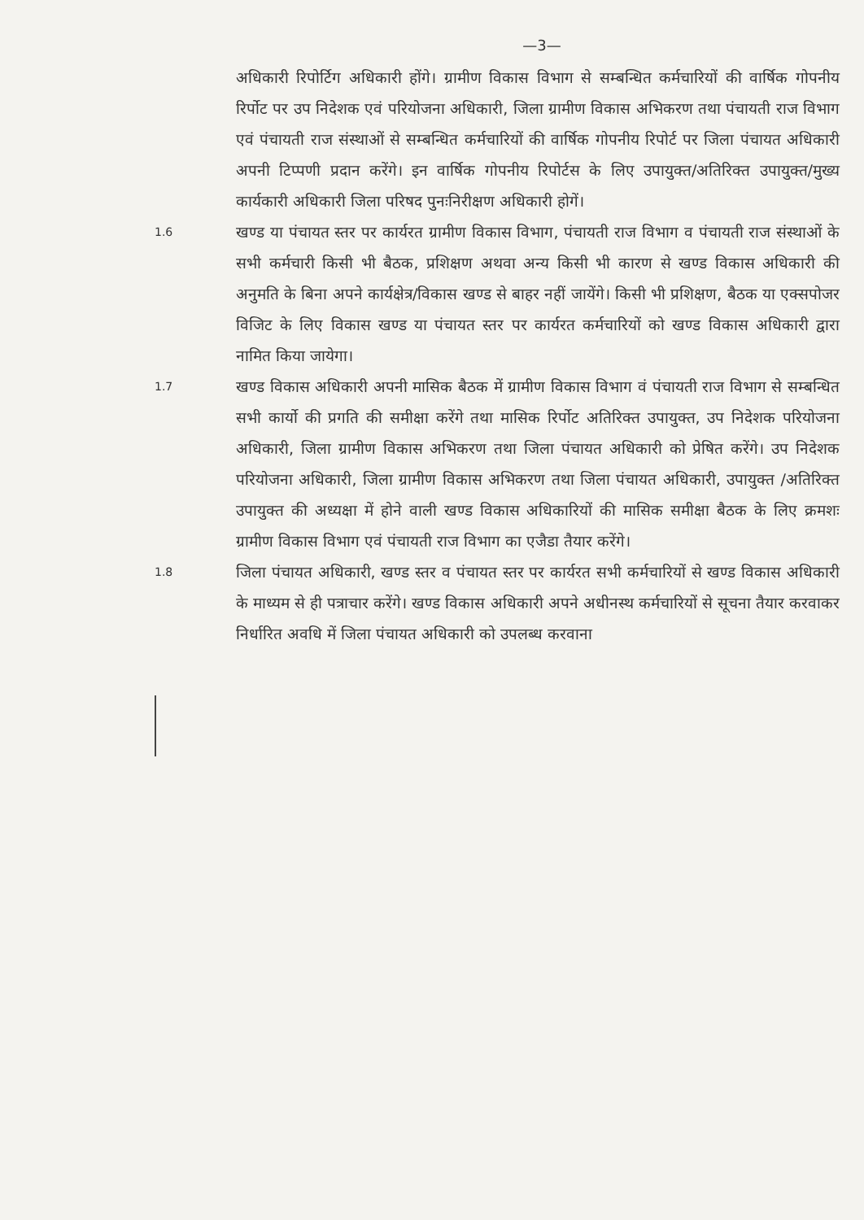—3—
अधिकारी रिपोर्टिग अधिकारी होंगे। ग्रामीण विकास विभाग से सम्बन्धित कर्मचारियों की वार्षिक गोपनीय रिर्पोट पर उप निदेशक एवं परियोजना अधिकारी, जिला ग्रामीण विकास अभिकरण तथा पंचायती राज विभाग एवं पंचायती राज संस्थाओं से सम्बन्धित कर्मचारियों की वार्षिक गोपनीय रिपोर्ट पर जिला पंचायत अधिकारी अपनी टिप्पणी प्रदान करेंगे। इन वार्षिक गोपनीय रिपोर्टस के लिए उपायुक्त/अतिरिक्त उपायुक्त/मुख्य कार्यकारी अधिकारी जिला परिषद पुनःनिरीक्षण अधिकारी होगें।
1.6
खण्ड या पंचायत स्तर पर कार्यरत ग्रामीण विकास विभाग, पंचायती राज विभाग व पंचायती राज संस्थाओं के सभी कर्मचारी किसी भी बैठक, प्रशिक्षण अथवा अन्य किसी भी कारण से खण्ड विकास अधिकारी की अनुमति के बिना अपने कार्यक्षेत्र/विकास खण्ड से बाहर नहीं जायेंगे। किसी भी प्रशिक्षण, बैठक या एक्सपोजर विजिट के लिए विकास खण्ड या पंचायत स्तर पर कार्यरत कर्मचारियों को खण्ड विकास अधिकारी द्वारा नामित किया जायेगा।
1.7
खण्ड विकास अधिकारी अपनी मासिक बैठक में ग्रामीण विकास विभाग वं पंचायती राज विभाग से सम्बन्धित सभी कार्यो की प्रगति की समीक्षा करेंगे तथा मासिक रिर्पोट अतिरिक्त उपायुक्त, उप निदेशक परियोजना अधिकारी, जिला ग्रामीण विकास अभिकरण तथा जिला पंचायत अधिकारी को प्रेषित करेंगे। उप निदेशक परियोजना अधिकारी, जिला ग्रामीण विकास अभिकरण तथा जिला पंचायत अधिकारी, उपायुक्त /अतिरिक्त उपायुक्त की अध्यक्षा में होने वाली खण्ड विकास अधिकारियों की मासिक समीक्षा बैठक के लिए क्रमशः ग्रामीण विकास विभाग एवं पंचायती राज विभाग का एजैडा तैयार करेंगे।
1.8
जिला पंचायत अधिकारी, खण्ड स्तर व पंचायत स्तर पर कार्यरत सभी कर्मचारियों से खण्ड विकास अधिकारी के माध्यम से ही पत्राचार करेंगे। खण्ड विकास अधिकारी अपने अधीनस्थ कर्मचारियों से सूचना तैयार करवाकर निर्धारित अवधि में जिला पंचायत अधिकारी को उपलब्ध करवाना